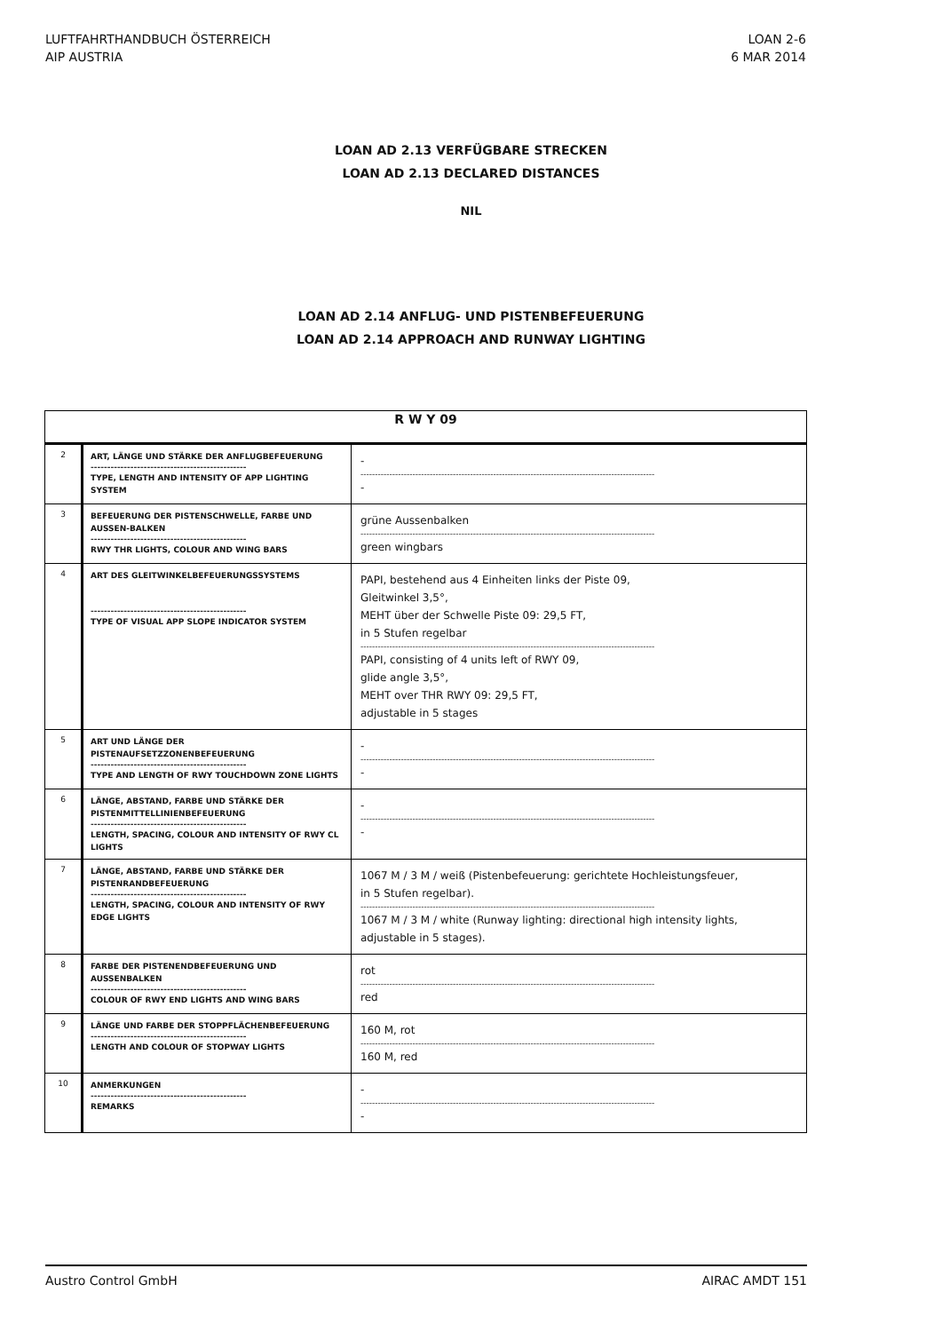LUFTFAHRTHANDBUCH ÖSTERREICH
AIP AUSTRIA
LOAN 2-6
6 MAR 2014
LOAN AD 2.13 VERFÜGBARE STRECKEN
LOAN AD 2.13 DECLARED DISTANCES
NIL
LOAN AD 2.14 ANFLUG- UND PISTENBEFEUERUNG
LOAN AD 2.14 APPROACH AND RUNWAY LIGHTING
| R W Y 09 | | |
| --- | --- | --- |
| 2 | ART, LÄNGE UND STÄRKE DER ANFLUGBEFEUERUNG ----------------------------------------------- TYPE, LENGTH AND INTENSITY OF APP LIGHTING SYSTEM | - ------------------------------------------------------------------------------------------------------ - |
| 3 | BEFEUERUNG DER PISTENSCHWELLE, FARBE UND AUSSEN-BALKEN ----------------------------------------------- RWY THR LIGHTS, COLOUR AND WING BARS | grüne Aussenbalken ------------------------------------------------------------------------------------------------------ green wingbars |
| 4 | ART DES GLEITWINKELBEFEUERUNGSSYSTEMS ----------------------------------------------- TYPE OF VISUAL APP SLOPE INDICATOR SYSTEM | PAPI, bestehend aus 4 Einheiten links der Piste 09, Gleitwinkel 3,5°, MEHT über der Schwelle Piste 09: 29,5 FT, in 5 Stufen regelbar ------------------------------------------------------------------------------------------------------ PAPI, consisting of 4 units left of RWY 09, glide angle 3,5°, MEHT over THR RWY 09: 29,5 FT, adjustable in 5 stages |
| 5 | ART UND LÄNGE DER PISTENAUFSETZZONENBEFEUERUNG ----------------------------------------------- TYPE AND LENGTH OF RWY TOUCHDOWN ZONE LIGHTS | - ------------------------------------------------------------------------------------------------------ - |
| 6 | LÄNGE, ABSTAND, FARBE UND STÄRKE DER PISTENMITTELLINIENBEFEUERUNG ----------------------------------------------- LENGTH, SPACING, COLOUR AND INTENSITY OF RWY CL LIGHTS | - ------------------------------------------------------------------------------------------------------ - |
| 7 | LÄNGE, ABSTAND, FARBE UND STÄRKE DER PISTENRANDBEFEUERUNG ----------------------------------------------- LENGTH, SPACING, COLOUR AND INTENSITY OF RWY EDGE LIGHTS | 1067 M / 3 M / weiß (Pistenbefeuerung: gerichtete Hochleistungsfeuer, in 5 Stufen regelbar). ------------------------------------------------------------------------------------------------------ 1067 M / 3 M / white (Runway lighting: directional high intensity lights, adjustable in 5 stages). |
| 8 | FARBE DER PISTENENDBEFEUERUNG UND AUSSENBALKEN ----------------------------------------------- COLOUR OF RWY END LIGHTS AND WING BARS | rot ------------------------------------------------------------------------------------------------------ red |
| 9 | LÄNGE UND FARBE DER STOPPFLÄCHENBEFEUERUNG ----------------------------------------------- LENGTH AND COLOUR OF STOPWAY LIGHTS | 160 M, rot ------------------------------------------------------------------------------------------------------ 160 M, red |
| 10 | ANMERKUNGEN ----------------------------------------------- REMARKS | - ------------------------------------------------------------------------------------------------------ - |
Austro Control GmbH AIRAC AMDT 151